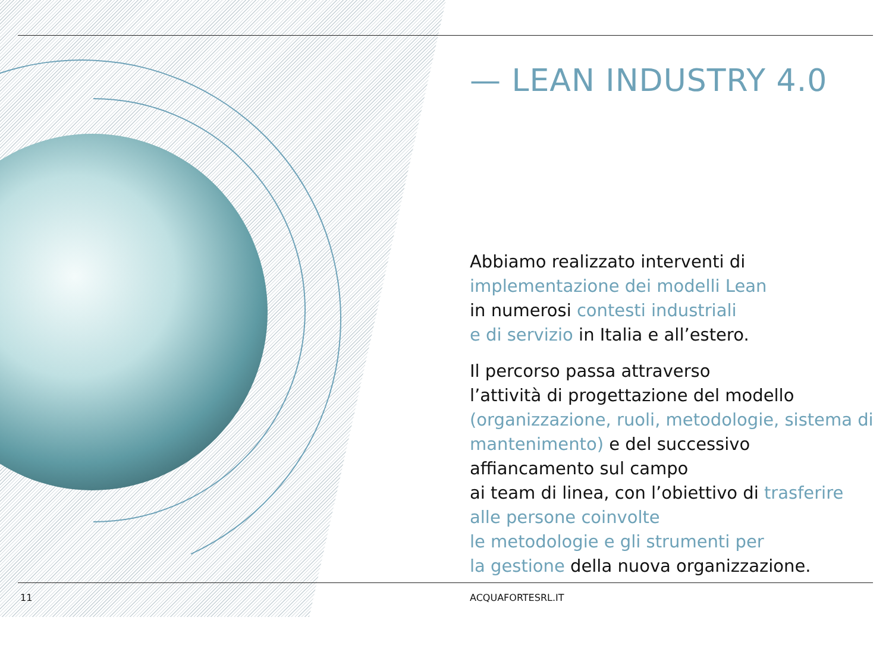— LEAN INDUSTRY 4.0
Abbiamo realizzato interventi di implementazione dei modelli Lean
in numerosi contesti industriali
e di servizio in Italia e all’estero.
Il percorso passa attraverso
l’attività di progettazione del modello (organizzazione, ruoli, metodologie, sistema di mantenimento) e del successivo affiancamento sul campo
ai team di linea, con l’obiettivo di trasferire alle persone coinvolte
le metodologie e gli strumenti per
la gestione della nuova organizzazione.
11 ACQUAFORTESRL.IT